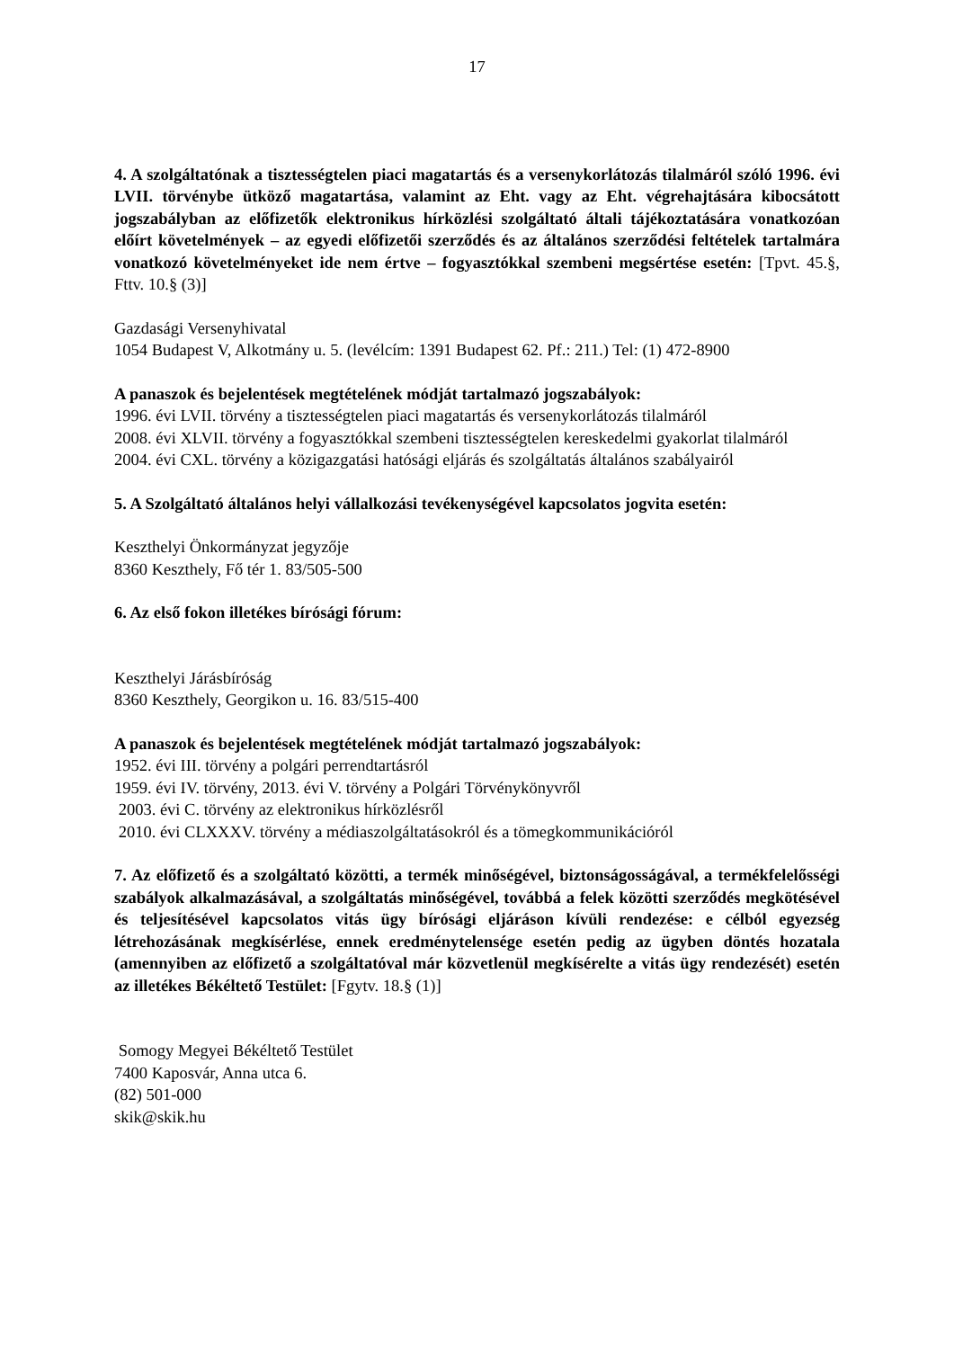17
4. A szolgáltatónak a tisztességtelen piaci magatartás és a versenykorlátozás tilalmáról szóló 1996. évi LVII. törvénybe ütköző magatartása, valamint az Eht. vagy az Eht. végrehajtására kibocsátott jogszabályban az előfizetők elektronikus hírközlési szolgáltató általi tájékoztatására vonatkozóan előírt követelmények – az egyedi előfizetői szerződés és az általános szerződési feltételek tartalmára vonatkozó követelményeket ide nem értve – fogyasztókkal szembeni megsértése esetén: [Tpvt. 45.§, Fttv. 10.§ (3)]
Gazdasági Versenyhivatal
1054 Budapest V, Alkotmány u. 5. (levélcím: 1391 Budapest 62. Pf.: 211.) Tel: (1) 472-8900
A panaszok és bejelentések megtételének módját tartalmazó jogszabályok:
1996. évi LVII. törvény a tisztességtelen piaci magatartás és versenykorlátozás tilalmáról
2008. évi XLVII. törvény a fogyasztókkal szembeni tisztességtelen kereskedelmi gyakorlat tilalmáról
2004. évi CXL. törvény a közigazgatási hatósági eljárás és szolgáltatás általános szabályairól
5. A Szolgáltató általános helyi vállalkozási tevékenységével kapcsolatos jogvita esetén:
Keszthelyi Önkormányzat jegyzője
8360 Keszthely, Fő tér 1. 83/505-500
6. Az első fokon illetékes bírósági fórum:
Keszthelyi Járásbíróság
8360 Keszthely, Georgikon u. 16. 83/515-400
A panaszok és bejelentések megtételének módját tartalmazó jogszabályok:
1952. évi III. törvény a polgári perrendtartásról
1959. évi IV. törvény, 2013. évi V. törvény a Polgári Törvénykönyvről
2003. évi C. törvény az elektronikus hírközlésről
2010. évi CLXXXV. törvény a médiaszolgáltatásokról és a tömegkommunikációról
7. Az előfizető és a szolgáltató közötti, a termék minőségével, biztonságosságával, a termékfelelősségi szabályok alkalmazásával, a szolgáltatás minőségével, továbbá a felek közötti szerződés megkötésével és teljesítésével kapcsolatos vitás ügy bírósági eljáráson kívüli rendezése: e célból egyezség létrehozásának megkísérlése, ennek eredménytelensége esetén pedig az ügyben döntés hozatala (amennyiben az előfizető a szolgáltatóval már közvetlenül megkísérelte a vitás ügy rendezését) esetén az illetékes Békéltető Testület: [Fgytv. 18.§ (1)]
Somogy Megyei Békéltető Testület
7400 Kaposvár, Anna utca 6.
(82) 501-000
skik@skik.hu